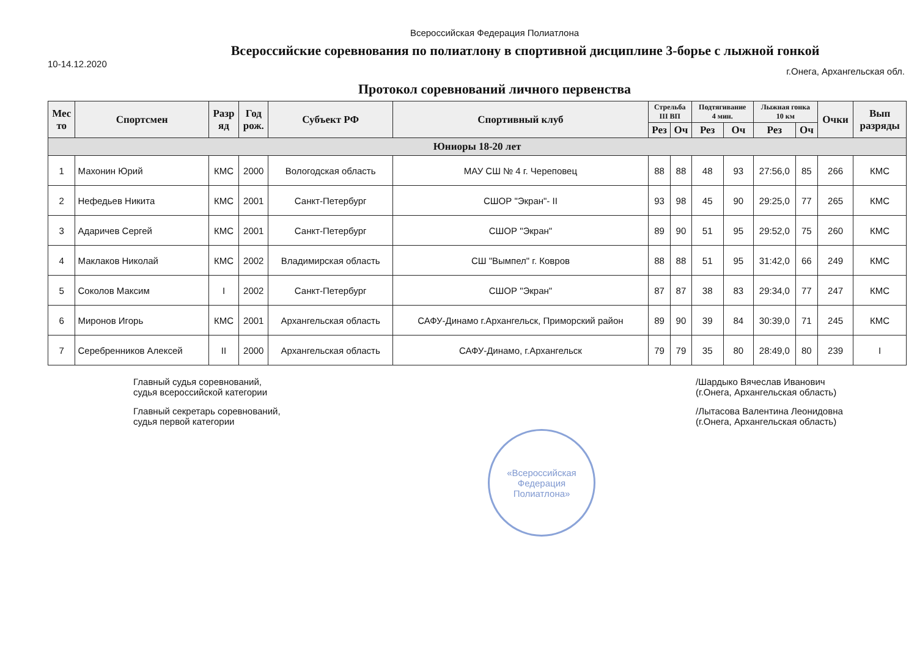Всероссийская Федерация Полиатлона
Всероссийские соревнования по полиатлону в спортивной дисциплине 3-борье с лыжной гонкой
10-14.12.2020 г.Онега, Архангельская обл.
Протокол соревнований личного первенства
| Мес то | Спортсмен | Разр яд | Год рож. | Субъект РФ | Спортивный клуб | Стрельба III ВП | | Подтягивание 4 мин. | | Лыжная гонка 10 км | | Очки | Вып разряды |
| --- | --- | --- | --- | --- | --- | --- | --- | --- | --- | --- | --- | --- | --- |
| | | | | | | Рез | Оч | Рез | Оч | Рез | Оч | | |
| Юниоры 18-20 лет | | | | | | | | | | | | | |
| 1 | Махонин Юрий | КМС | 2000 | Вологодская область | МАУ СШ № 4 г. Череповец | 88 | 88 | 48 | 93 | 27:56,0 | 85 | 266 | КМС |
| 2 | Нефедьев Никита | КМС | 2001 | Санкт-Петербург | СШОР "Экран"- II | 93 | 98 | 45 | 90 | 29:25,0 | 77 | 265 | КМС |
| 3 | Адаричев Сергей | КМС | 2001 | Санкт-Петербург | СШОР "Экран" | 89 | 90 | 51 | 95 | 29:52,0 | 75 | 260 | КМС |
| 4 | Маклаков Николай | КМС | 2002 | Владимирская область | СШ "Вымпел" г. Ковров | 88 | 88 | 51 | 95 | 31:42,0 | 66 | 249 | КМС |
| 5 | Соколов Максим | I | 2002 | Санкт-Петербург | СШОР "Экран" | 87 | 87 | 38 | 83 | 29:34,0 | 77 | 247 | КМС |
| 6 | Миронов Игорь | КМС | 2001 | Архангельская область | САФУ-Динамо г.Архангельск, Приморский район | 89 | 90 | 39 | 84 | 30:39,0 | 71 | 245 | КМС |
| 7 | Серебренников Алексей | II | 2000 | Архангельская область | САФУ-Динамо, г.Архангельск | 79 | 79 | 35 | 80 | 28:49,0 | 80 | 239 | I |
Главный судья соревнований,
судья всероссийской категории
Главный секретарь соревнований,
судья первой категории
/Шардыко Вячеслав Иванович
(г.Онега, Архангельская область)
/Лытасова Валентина Леонидовна
(г.Онега, Архангельская область)
«Всероссийская Федерация Полиатлона»